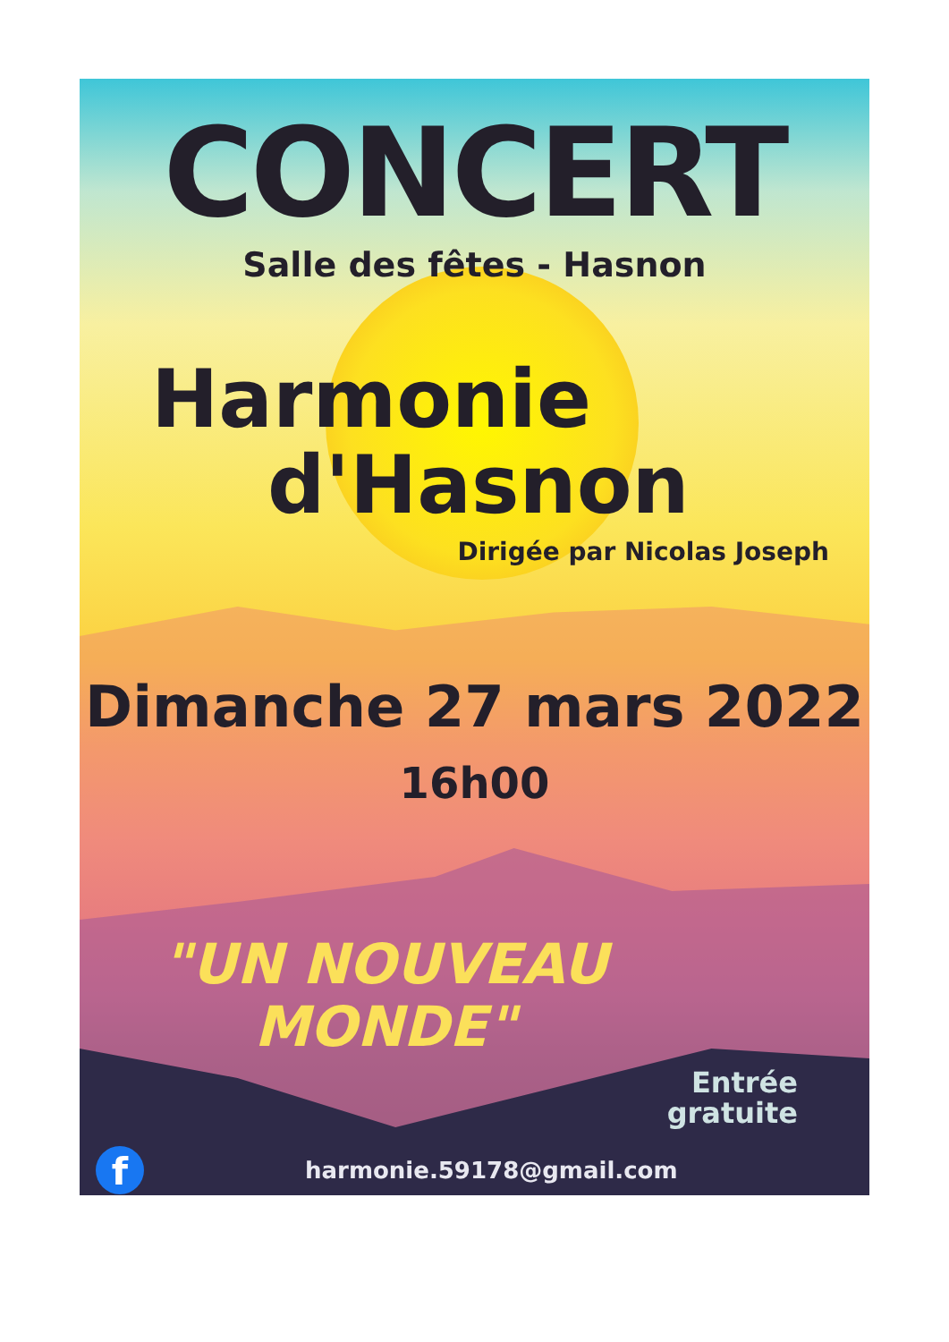CONCERT
Salle des fêtes - Hasnon
Harmonie
d'Hasnon
Dirigée par Nicolas Joseph
Dimanche 27 mars 2022
16h00
"UN NOUVEAU
MONDE"
Entrée
gratuite
fharmonie.59178@gmail.com